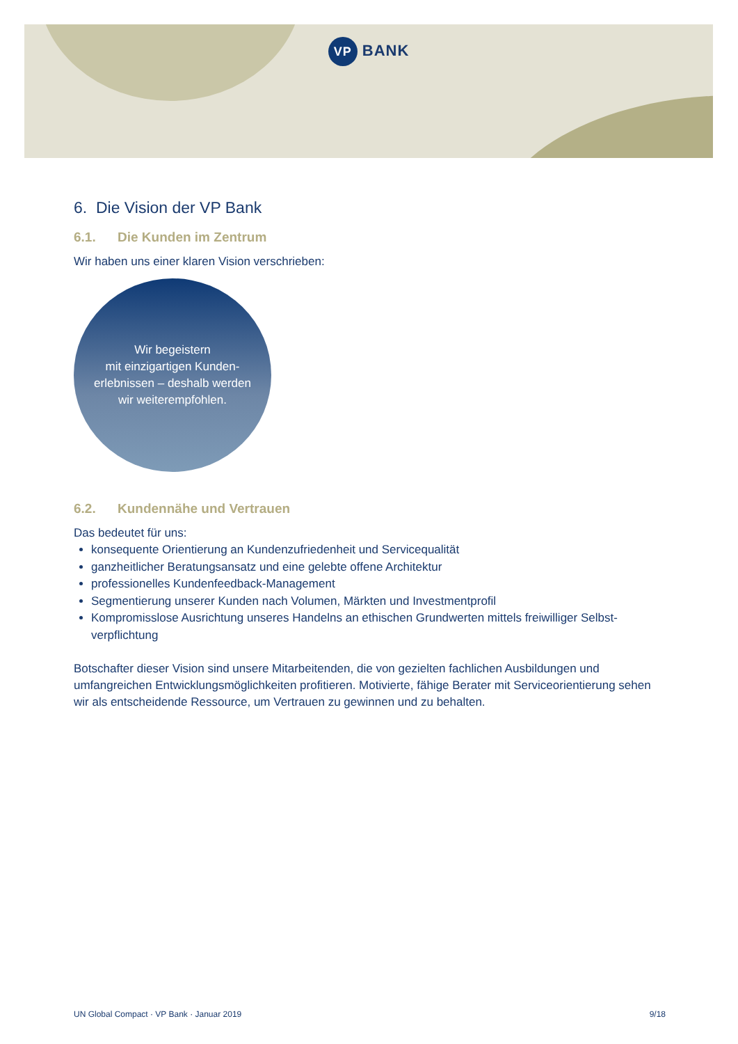VP BANK
6. Die Vision der VP Bank
6.1. Die Kunden im Zentrum
Wir haben uns einer klaren Vision verschrieben:
Wir begeistern
mit einzigartigen Kunden-
erlebnissen – deshalb werden
wir weiterempfohlen.
6.2. Kundennähe und Vertrauen
Das bedeutet für uns:
konsequente Orientierung an Kundenzufriedenheit und Servicequalität
ganzheitlicher Beratungsansatz und eine gelebte offene Architektur
professionelles Kundenfeedback-Management
Segmentierung unserer Kunden nach Volumen, Märkten und Investmentprofil
Kompromisslose Ausrichtung unseres Handelns an ethischen Grundwerten mittels freiwilliger Selbst-verpflichtung
Botschafter dieser Vision sind unsere Mitarbeitenden, die von gezielten fachlichen Ausbildungen und umfangreichen Entwicklungsmöglichkeiten profitieren. Motivierte, fähige Berater mit Serviceorientierung sehen wir als entscheidende Ressource, um Vertrauen zu gewinnen und zu behalten.
UN Global Compact · VP Bank · Januar 2019 9/18